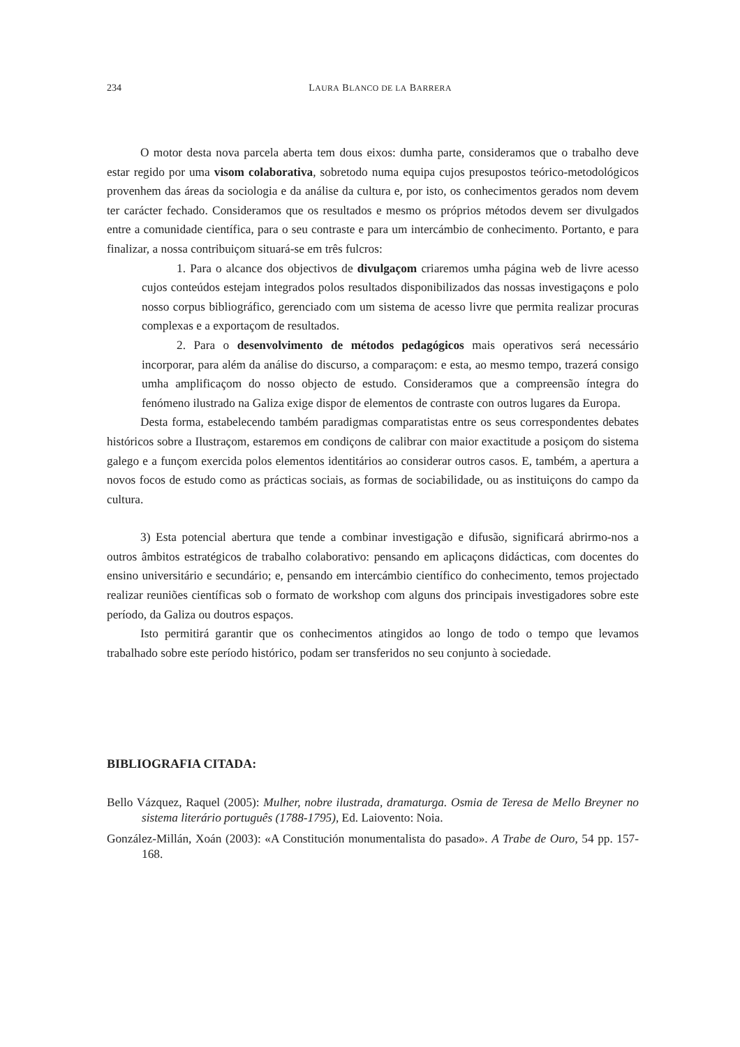234 LAURA BLANCO DE LA BARRERA
O motor desta nova parcela aberta tem dous eixos: dumha parte, consideramos que o trabalho deve estar regido por uma visom colaborativa, sobretodo numa equipa cujos presupostos teórico-metodológicos provenhem das áreas da sociologia e da análise da cultura e, por isto, os conhecimentos gerados nom devem ter carácter fechado. Consideramos que os resultados e mesmo os próprios métodos devem ser divulgados entre a comunidade científica, para o seu contraste e para um intercámbio de conhecimento. Portanto, e para finalizar, a nossa contribuiçom situará-se em três fulcros:
1. Para o alcance dos objectivos de divulgaçom criaremos umha página web de livre acesso cujos conteúdos estejam integrados polos resultados disponibilizados das nossas investigaçons e polo nosso corpus bibliográfico, gerenciado com um sistema de acesso livre que permita realizar procuras complexas e a exportaçom de resultados.
2. Para o desenvolvimento de métodos pedagógicos mais operativos será necessário incorporar, para além da análise do discurso, a comparaçom: e esta, ao mesmo tempo, trazerá consigo umha amplificaçom do nosso objecto de estudo. Consideramos que a compreensão íntegra do fenómeno ilustrado na Galiza exige dispor de elementos de contraste con outros lugares da Europa.
Desta forma, estabelecendo também paradigmas comparatistas entre os seus correspondentes debates históricos sobre a Ilustraçom, estaremos em condiçons de calibrar con maior exactitude a posiçom do sistema galego e a funçom exercida polos elementos identitários ao considerar outros casos. E, também, a apertura a novos focos de estudo como as prácticas sociais, as formas de sociabilidade, ou as instituiçons do campo da cultura.
3) Esta potencial abertura que tende a combinar investigação e difusão, significará abrirmo-nos a outros âmbitos estratégicos de trabalho colaborativo: pensando em aplicaçons didácticas, com docentes do ensino universitário e secundário; e, pensando em intercámbio científico do conhecimento, temos projectado realizar reuniões científicas sob o formato de workshop com alguns dos principais investigadores sobre este período, da Galiza ou doutros espaços.
Isto permitirá garantir que os conhecimentos atingidos ao longo de todo o tempo que levamos trabalhado sobre este período histórico, podam ser transferidos no seu conjunto à sociedade.
BIBLIOGRAFIA CITADA:
Bello Vázquez, Raquel (2005): Mulher, nobre ilustrada, dramaturga. Osmia de Teresa de Mello Breyner no sistema literário português (1788-1795), Ed. Laiovento: Noia.
González-Millán, Xoán (2003): «A Constitución monumentalista do pasado». A Trabe de Ouro, 54 pp. 157-168.